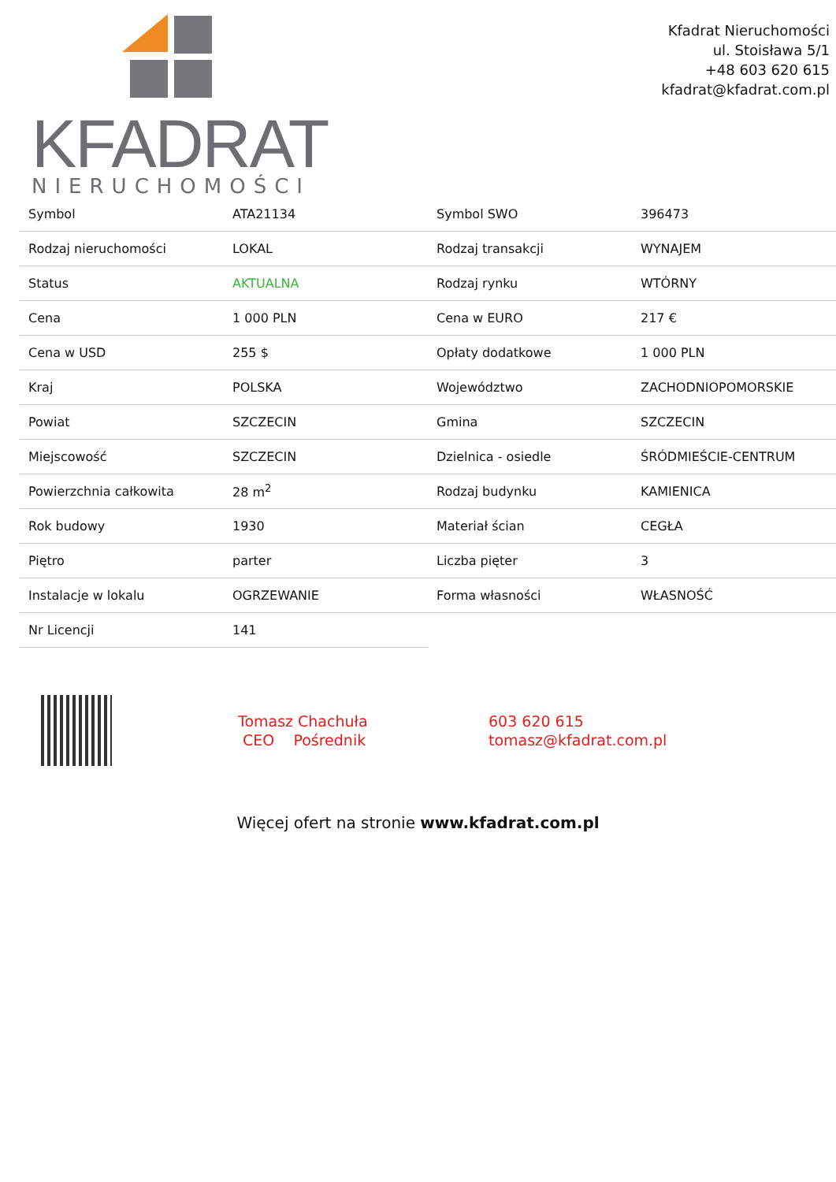KFADRAT
NIERUCHOMOŚCI
Kfadrat Nieruchomości
ul. Stoisława 5/1
+48 603 620 615
kfadrat@kfadrat.com.pl
| Symbol | ATA21134 | Symbol SWO | 396473 |
| Rodzaj nieruchomości | LOKAL | Rodzaj transakcji | WYNAJEM |
| Status | AKTUALNA | Rodzaj rynku | WTÓRNY |
| Cena | 1 000 PLN | Cena w EURO | 217 € |
| Cena w USD | 255 $ | Opłaty dodatkowe | 1 000 PLN |
| Kraj | POLSKA | Województwo | ZACHODNIOPOMORSKIE |
| Powiat | SZCZECIN | Gmina | SZCZECIN |
| Miejscowość | SZCZECIN | Dzielnica - osiedle | ŚRÓDMIEŚCIE-CENTRUM |
| Powierzchnia całkowita | 28 m<sup>2</sup> | Rodzaj budynku | KAMIENICA |
| Rok budowy | 1930 | Materiał ścian | CEGŁA |
| Piętro | parter | Liczba pięter | 3 |
| Instalacje w lokalu | OGRZEWANIE | Forma własności | WŁASNOŚĆ |
| Nr Licencji | 141 | | |
Tomasz Chachuła
CEO Pośrednik
603 620 615
tomasz@kfadrat.com.pl
Więcej ofert na stronie www.kfadrat.com.pl